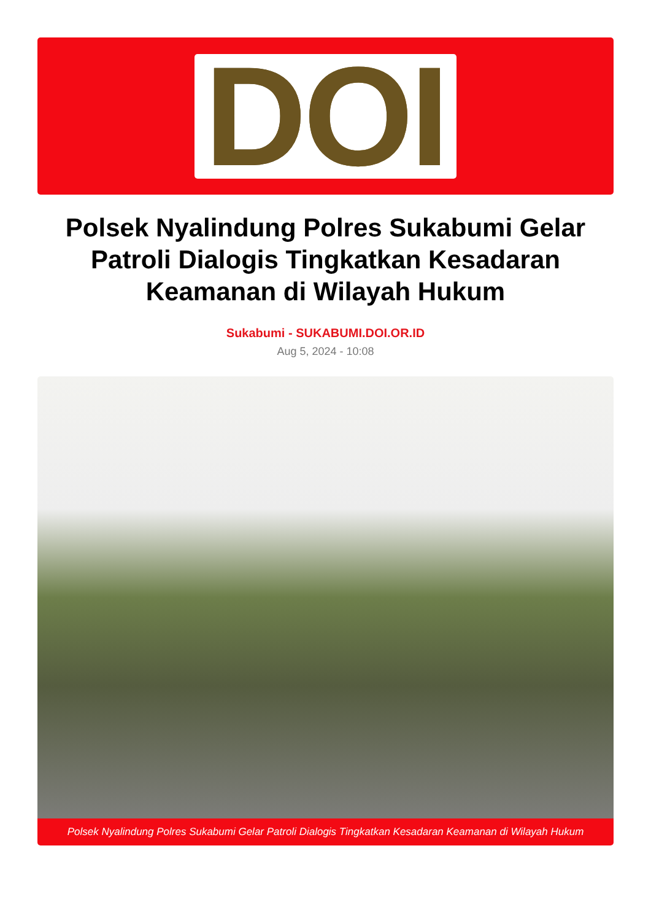DOI
Polsek Nyalindung Polres Sukabumi Gelar Patroli Dialogis Tingkatkan Kesadaran Keamanan di Wilayah Hukum
Sukabumi - SUKABUMI.DOI.OR.ID
Aug 5, 2024 - 10:08
Polsek Nyalindung Polres Sukabumi Gelar Patroli Dialogis Tingkatkan Kesadaran Keamanan di Wilayah Hukum